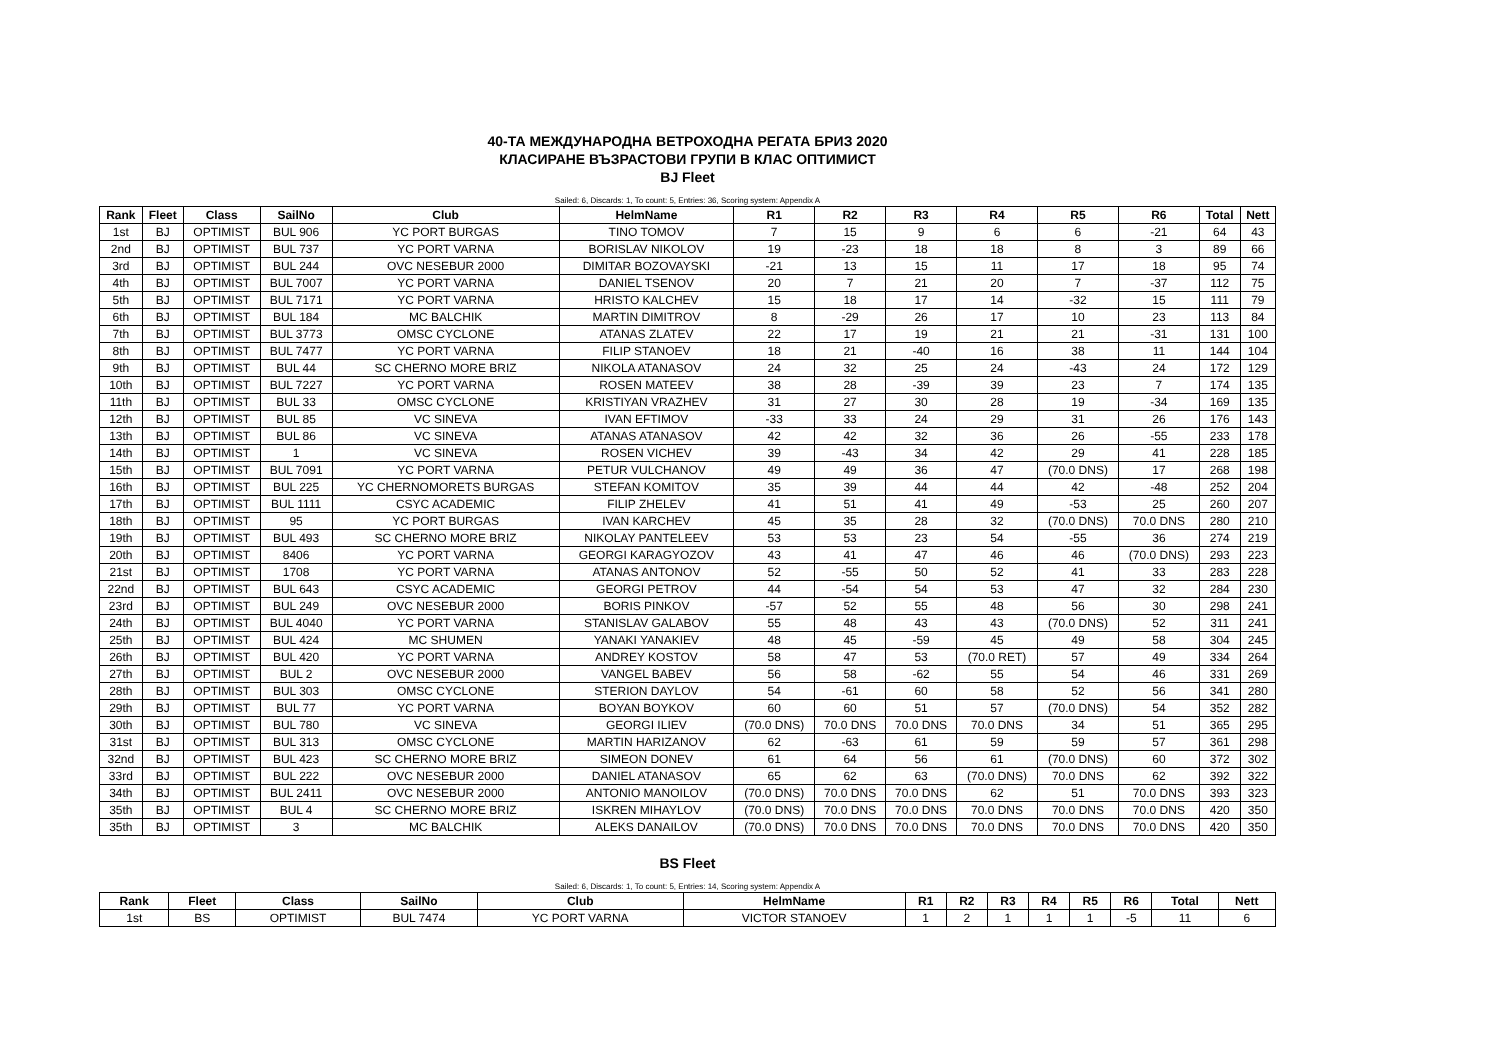40-ТА МЕЖДУНАРОДНА ВЕТРОХОДНА РЕГАТА БРИЗ 2020
КЛАСИРАНЕ ВЪЗРАСТОВИ ГРУПИ В КЛАС ОПТИМИСТ
BJ Fleet
Sailed: 6, Discards: 1, To count: 5, Entries: 36, Scoring system: Appendix A
| Rank | Fleet | Class | SailNo | Club | HelmName | R1 | R2 | R3 | R4 | R5 | R6 | Total | Nett |
| --- | --- | --- | --- | --- | --- | --- | --- | --- | --- | --- | --- | --- | --- |
| 1st | BJ | OPTIMIST | BUL 906 | YC PORT BURGAS | TINO TOMOV | 7 | 15 | 9 | 6 | 6 | -21 | 64 | 43 |
| 2nd | BJ | OPTIMIST | BUL 737 | YC PORT VARNA | BORISLAV NIKOLOV | 19 | -23 | 18 | 18 | 8 | 3 | 89 | 66 |
| 3rd | BJ | OPTIMIST | BUL 244 | OVC NESEBUR 2000 | DIMITAR BOZOVAYSKI | -21 | 13 | 15 | 11 | 17 | 18 | 95 | 74 |
| 4th | BJ | OPTIMIST | BUL 7007 | YC PORT VARNA | DANIEL TSENOV | 20 | 7 | 21 | 20 | 7 | -37 | 112 | 75 |
| 5th | BJ | OPTIMIST | BUL 7171 | YC PORT VARNA | HRISTO KALCHEV | 15 | 18 | 17 | 14 | -32 | 15 | 111 | 79 |
| 6th | BJ | OPTIMIST | BUL 184 | MC BALCHIK | MARTIN DIMITROV | 8 | -29 | 26 | 17 | 10 | 23 | 113 | 84 |
| 7th | BJ | OPTIMIST | BUL 3773 | OMSC CYCLONE | ATANAS ZLATEV | 22 | 17 | 19 | 21 | 21 | -31 | 131 | 100 |
| 8th | BJ | OPTIMIST | BUL 7477 | YC PORT VARNA | FILIP STANOEV | 18 | 21 | -40 | 16 | 38 | 11 | 144 | 104 |
| 9th | BJ | OPTIMIST | BUL 44 | SC CHERNO MORE BRIZ | NIKOLA ATANASOV | 24 | 32 | 25 | 24 | -43 | 24 | 172 | 129 |
| 10th | BJ | OPTIMIST | BUL 7227 | YC PORT VARNA | ROSEN MATEEV | 38 | 28 | -39 | 39 | 23 | 7 | 174 | 135 |
| 11th | BJ | OPTIMIST | BUL 33 | OMSC CYCLONE | KRISTIYAN VRAZHEV | 31 | 27 | 30 | 28 | 19 | -34 | 169 | 135 |
| 12th | BJ | OPTIMIST | BUL 85 | VC SINEVA | IVAN EFTIMOV | -33 | 33 | 24 | 29 | 31 | 26 | 176 | 143 |
| 13th | BJ | OPTIMIST | BUL 86 | VC SINEVA | ATANAS ATANASOV | 42 | 42 | 32 | 36 | 26 | -55 | 233 | 178 |
| 14th | BJ | OPTIMIST | 1 | VC SINEVA | ROSEN VICHEV | 39 | -43 | 34 | 42 | 29 | 41 | 228 | 185 |
| 15th | BJ | OPTIMIST | BUL 7091 | YC PORT VARNA | PETUR VULCHANOV | 49 | 49 | 36 | 47 | (70.0 DNS) | 17 | 268 | 198 |
| 16th | BJ | OPTIMIST | BUL 225 | YC CHERNOMORETS BURGAS | STEFAN KOMITOV | 35 | 39 | 44 | 44 | 42 | -48 | 252 | 204 |
| 17th | BJ | OPTIMIST | BUL 1111 | CSYC ACADEMIC | FILIP ZHELEV | 41 | 51 | 41 | 49 | -53 | 25 | 260 | 207 |
| 18th | BJ | OPTIMIST | 95 | YC PORT BURGAS | IVAN KARCHEV | 45 | 35 | 28 | 32 | (70.0 DNS) | 70.0 DNS | 280 | 210 |
| 19th | BJ | OPTIMIST | BUL 493 | SC CHERNO MORE BRIZ | NIKOLAY PANTELEEV | 53 | 53 | 23 | 54 | -55 | 36 | 274 | 219 |
| 20th | BJ | OPTIMIST | 8406 | YC PORT VARNA | GEORGI KARAGYOZOV | 43 | 41 | 47 | 46 | 46 | (70.0 DNS) | 293 | 223 |
| 21st | BJ | OPTIMIST | 1708 | YC PORT VARNA | ATANAS ANTONOV | 52 | -55 | 50 | 52 | 41 | 33 | 283 | 228 |
| 22nd | BJ | OPTIMIST | BUL 643 | CSYC ACADEMIC | GEORGI PETROV | 44 | -54 | 54 | 53 | 47 | 32 | 284 | 230 |
| 23rd | BJ | OPTIMIST | BUL 249 | OVC NESEBUR 2000 | BORIS PINKOV | -57 | 52 | 55 | 48 | 56 | 30 | 298 | 241 |
| 24th | BJ | OPTIMIST | BUL 4040 | YC PORT VARNA | STANISLAV GALABOV | 55 | 48 | 43 | 43 | (70.0 DNS) | 52 | 311 | 241 |
| 25th | BJ | OPTIMIST | BUL 424 | MC SHUMEN | YANAKI YANAKIEV | 48 | 45 | -59 | 45 | 49 | 58 | 304 | 245 |
| 26th | BJ | OPTIMIST | BUL 420 | YC PORT VARNA | ANDREY KOSTOV | 58 | 47 | 53 | (70.0 RET) | 57 | 49 | 334 | 264 |
| 27th | BJ | OPTIMIST | BUL 2 | OVC NESEBUR 2000 | VANGEL BABEV | 56 | 58 | -62 | 55 | 54 | 46 | 331 | 269 |
| 28th | BJ | OPTIMIST | BUL 303 | OMSC CYCLONE | STERION DAYLOV | 54 | -61 | 60 | 58 | 52 | 56 | 341 | 280 |
| 29th | BJ | OPTIMIST | BUL 77 | YC PORT VARNA | BOYAN BOYKOV | 60 | 60 | 51 | 57 | (70.0 DNS) | 54 | 352 | 282 |
| 30th | BJ | OPTIMIST | BUL 780 | VC SINEVA | GEORGI ILIEV | (70.0 DNS) | 70.0 DNS | 70.0 DNS | 70.0 DNS | 34 | 51 | 365 | 295 |
| 31st | BJ | OPTIMIST | BUL 313 | OMSC CYCLONE | MARTIN HARIZANOV | 62 | -63 | 61 | 59 | 59 | 57 | 361 | 298 |
| 32nd | BJ | OPTIMIST | BUL 423 | SC CHERNO MORE BRIZ | SIMEON DONEV | 61 | 64 | 56 | 61 | (70.0 DNS) | 60 | 372 | 302 |
| 33rd | BJ | OPTIMIST | BUL 222 | OVC NESEBUR 2000 | DANIEL ATANASOV | 65 | 62 | 63 | (70.0 DNS) | 70.0 DNS | 62 | 392 | 322 |
| 34th | BJ | OPTIMIST | BUL 2411 | OVC NESEBUR 2000 | ANTONIO MANOILOV | (70.0 DNS) | 70.0 DNS | 70.0 DNS | 62 | 51 | 70.0 DNS | 393 | 323 |
| 35th | BJ | OPTIMIST | BUL 4 | SC CHERNO MORE BRIZ | ISKREN MIHAYLOV | (70.0 DNS) | 70.0 DNS | 70.0 DNS | 70.0 DNS | 70.0 DNS | 70.0 DNS | 420 | 350 |
| 35th | BJ | OPTIMIST | 3 | MC BALCHIK | ALEKS DANAILOV | (70.0 DNS) | 70.0 DNS | 70.0 DNS | 70.0 DNS | 70.0 DNS | 70.0 DNS | 420 | 350 |
BS Fleet
Sailed: 6, Discards: 1, To count: 5, Entries: 14, Scoring system: Appendix A
| Rank | Fleet | Class | SailNo | Club | HelmName | R1 | R2 | R3 | R4 | R5 | R6 | Total | Nett |
| --- | --- | --- | --- | --- | --- | --- | --- | --- | --- | --- | --- | --- | --- |
| 1st | BS | OPTIMIST | BUL 7474 | YC PORT VARNA | VICTOR STANOEV | 1 | 2 | 1 | 1 | 1 | -5 | 11 | 6 |